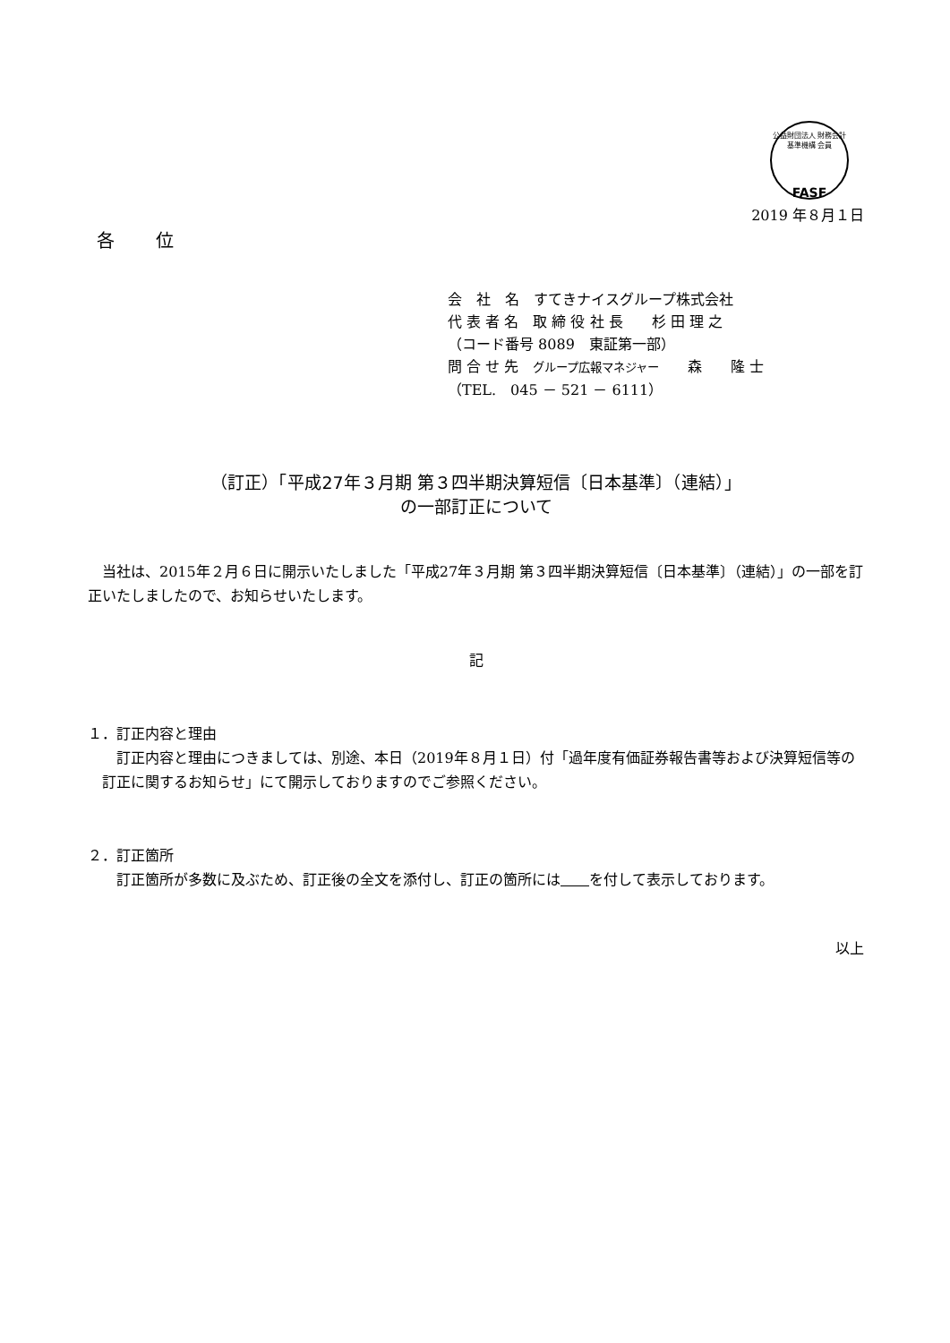公益財団法人 財務会計基準機構 会員
FASF
2019 年８月１日
各 位
会　社　名　すてきナイスグループ株式会社
代 表 者 名　取 締 役 社 長　　杉 田 理 之
（コード番号 8089　東証第一部）
問 合 せ 先　グループ広報マネジャー　　森　　隆 士
（TEL.　045 － 521 － 6111）
（訂正）「平成27年３月期 第３四半期決算短信〔日本基準〕（連結）」
の一部訂正について
当社は、2015年２月６日に開示いたしました「平成27年３月期 第３四半期決算短信〔日本基準〕（連結）」の一部を訂正いたしましたので、お知らせいたします。
記
１．訂正内容と理由
訂正内容と理由につきましては、別途、本日（2019年８月１日）付「過年度有価証券報告書等および決算短信等の訂正に関するお知らせ」にて開示しておりますのでご参照ください。
２．訂正箇所
訂正箇所が多数に及ぶため、訂正後の全文を添付し、訂正の箇所には　　 を付して表示しております。
以上